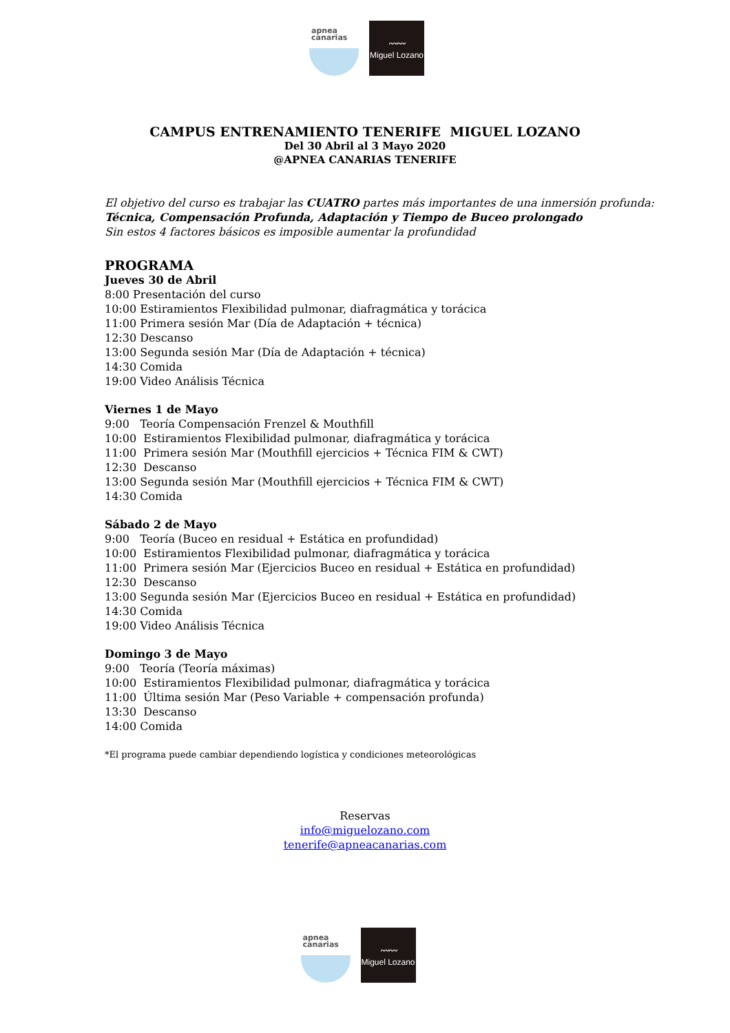apnea
canarias
〰〰
Miguel Lozano
CAMPUS ENTRENAMIENTO TENERIFE MIGUEL LOZANO
Del 30 Abril al 3 Mayo 2020
@APNEA CANARIAS TENERIFE
El objetivo del curso es trabajar las CUATRO partes más importantes de una inmersión profunda:
Técnica, Compensación Profunda, Adaptación y Tiempo de Buceo prolongado
Sin estos 4 factores básicos es imposible aumentar la profundidad
PROGRAMA
Jueves 30 de Abril
8:00 Presentación del curso
10:00 Estiramientos Flexibilidad pulmonar, diafragmática y torácica
11:00 Primera sesión Mar (Día de Adaptación + técnica)
12:30 Descanso
13:00 Segunda sesión Mar (Día de Adaptación + técnica)
14:30 Comida
19:00 Video Análisis Técnica
Viernes 1 de Mayo
9:00 Teoría Compensación Frenzel & Mouthfill
10:00 Estiramientos Flexibilidad pulmonar, diafragmática y torácica
11:00 Primera sesión Mar (Mouthfill ejercicios + Técnica FIM & CWT)
12:30 Descanso
13:00 Segunda sesión Mar (Mouthfill ejercicios + Técnica FIM & CWT)
14:30 Comida
Sábado 2 de Mayo
9:00 Teoría (Buceo en residual + Estática en profundidad)
10:00 Estiramientos Flexibilidad pulmonar, diafragmática y torácica
11:00 Primera sesión Mar (Ejercicios Buceo en residual + Estática en profundidad)
12:30 Descanso
13:00 Segunda sesión Mar (Ejercicios Buceo en residual + Estática en profundidad)
14:30 Comida
19:00 Video Análisis Técnica
Domingo 3 de Mayo
9:00 Teoría (Teoría máximas)
10:00 Estiramientos Flexibilidad pulmonar, diafragmática y torácica
11:00 Última sesión Mar (Peso Variable + compensación profunda)
13:30 Descanso
14:00 Comida
*El programa puede cambiar dependiendo logística y condiciones meteorológicas
Reservas
info@miguelozano.com
tenerife@apneacanarias.com
apnea
canarias
〰〰
Miguel Lozano